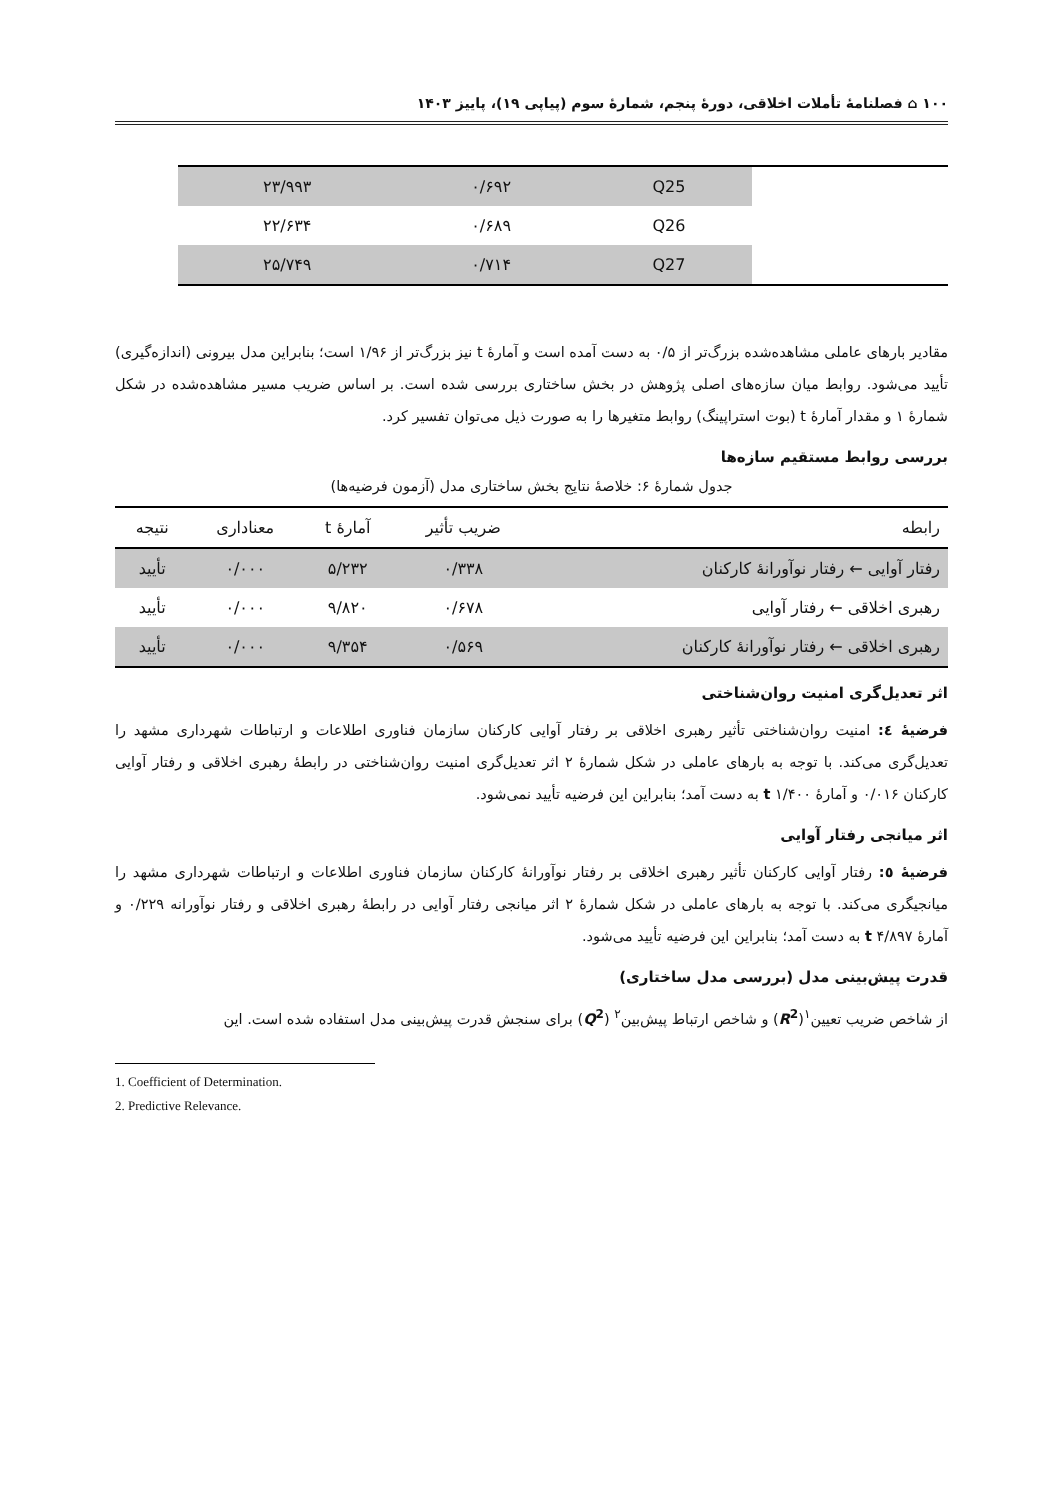۱۰۰ ⌂ فصلنامهٔ تأملات اخلاقی، دورهٔ پنجم، شمارهٔ سوم (پیاپی ۱۹)، پاییز ۱۴۰۳
| | Q25 | ۰/۶۹۲ | ۲۳/۹۹۳ |
| | Q26 | ۰/۶۸۹ | ۲۲/۶۳۴ |
| | Q27 | ۰/۷۱۴ | ۲۵/۷۴۹ |
مقادیر بارهای عاملی مشاهده‌شده بزرگ‌تر از ۰/۵ به دست آمده است و آمارهٔ t نیز بزرگ‌تر از ۱/۹۶ است؛ بنابراین مدل بیرونی (اندازه‌گیری) تأیید می‌شود. روابط میان سازه‌های اصلی پژوهش در بخش ساختاری بررسی شده است. بر اساس ضریب مسیر مشاهده‌شده در شکل شمارهٔ ۱ و مقدار آمارهٔ t (بوت استراپینگ) روابط متغیرها را به صورت ذیل می‌توان تفسیر کرد.
بررسی روابط مستقیم سازه‌ها
جدول شمارهٔ ۶: خلاصهٔ نتایج بخش ساختاری مدل (آزمون فرضیه‌ها)
| رابطه | ضریب تأثیر | آمارهٔ t | معناداری | نتیجه |
| --- | --- | --- | --- | --- |
| رفتار آوایی ← رفتار نوآورانهٔ کارکنان | ۰/۳۳۸ | ۵/۲۳۲ | ۰/۰۰۰ | تأیید |
| رهبری اخلاقی ← رفتار آوایی | ۰/۶۷۸ | ۹/۸۲۰ | ۰/۰۰۰ | تأیید |
| رهبری اخلاقی ← رفتار نوآورانهٔ کارکنان | ۰/۵۶۹ | ۹/۳۵۴ | ۰/۰۰۰ | تأیید |
اثر تعدیل‌گری امنیت روان‌شناختی
فرضیهٔ ٤: امنیت روان‌شناختی تأثیر رهبری اخلاقی بر رفتار آوایی کارکنان سازمان فناوری اطلاعات و ارتباطات شهرداری مشهد را تعدیل‌گری می‌کند. با توجه به بارهای عاملی در شکل شمارهٔ ۲ اثر تعدیل‌گری امنیت روان‌شناختی در رابطهٔ رهبری اخلاقی و رفتار آوایی کارکنان ۰/۰۱۶ و آمارهٔ t ۱/۴۰۰ به دست آمد؛ بنابراین این فرضیه تأیید نمی‌شود.
اثر میانجی رفتار آوایی
فرضیهٔ ٥: رفتار آوایی کارکنان تأثیر رهبری اخلاقی بر رفتار نوآورانهٔ کارکنان سازمان فناوری اطلاعات و ارتباطات شهرداری مشهد را میانجیگری می‌کند. با توجه به بارهای عاملی در شکل شمارهٔ ۲ اثر میانجی رفتار آوایی در رابطهٔ رهبری اخلاقی و رفتار نوآورانه ۰/۲۲۹ و آمارهٔ t ۴/۸۹۷ به دست آمد؛ بنابراین این فرضیه تأیید می‌شود.
قدرت پیش‌بینی مدل (بررسی مدل ساختاری)
از شاخص ضریب تعیین<sup>۱</sup>(R<sup>2</sup>) و شاخص ارتباط پیش‌بین<sup>۲</sup> (Q<sup>2</sup>) برای سنجش قدرت پیش‌بینی مدل استفاده شده است. این
1. Coefficient of Determination.
2. Predictive Relevance.